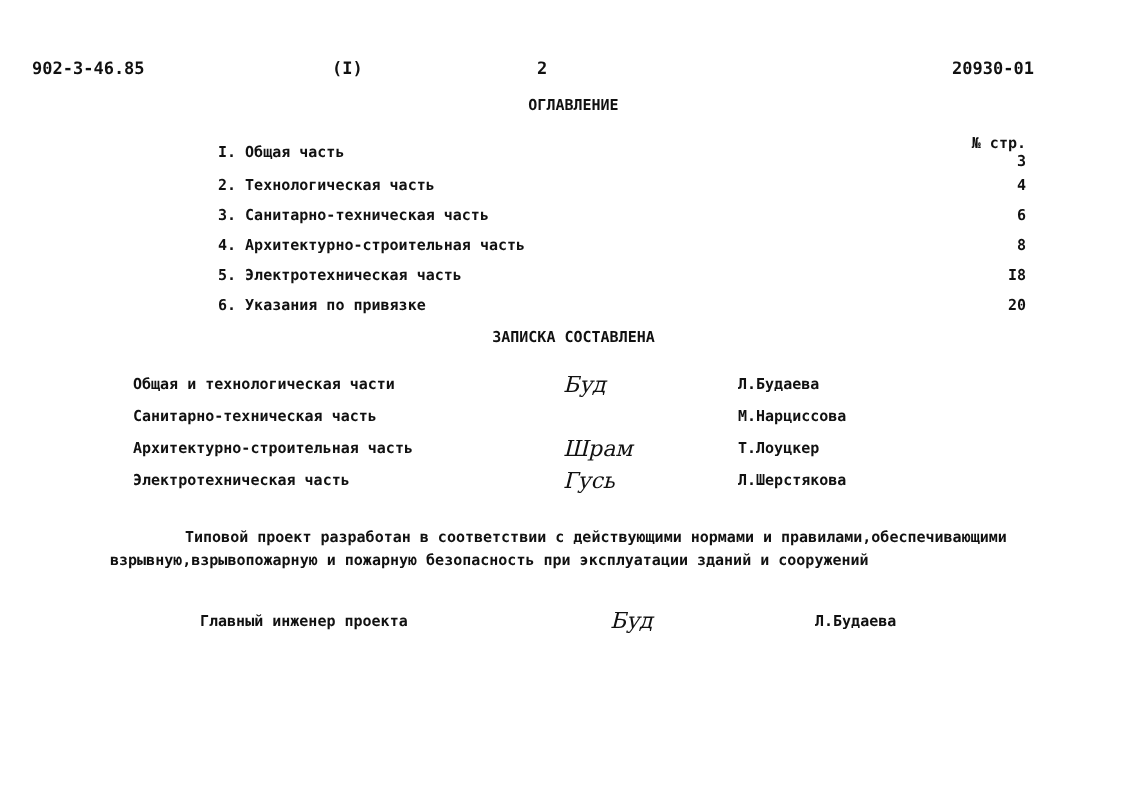902-3-46.85 (I) 2 20930-01
ОГЛАВЛЕНИЕ
| I. Общая часть | № стр. 3 |
| 2. Технологическая часть | 4 |
| 3. Санитарно-техническая часть | 6 |
| 4. Архитектурно-строительная часть | 8 |
| 5. Электротехническая часть | I8 |
| 6. Указания по привязке | 20 |
ЗАПИСКА СОСТАВЛЕНА
| Общая и технологическая части | Буд | Л.Будаева |
| Санитарно-техническая часть | | М.Нарциссова |
| Архитектурно-строительная часть | Шрам | Т.Лоуцкер |
| Электротехническая часть | Гусь | Л.Шерстякова |
Типовой проект разработан в соответствии с действующими нормами и правилами,обеспечивающими взрывную,взрывопожарную и пожарную безопасность при эксплуатации зданий и сооружений
| Главный инженер проекта | Буд | Л.Будаева |